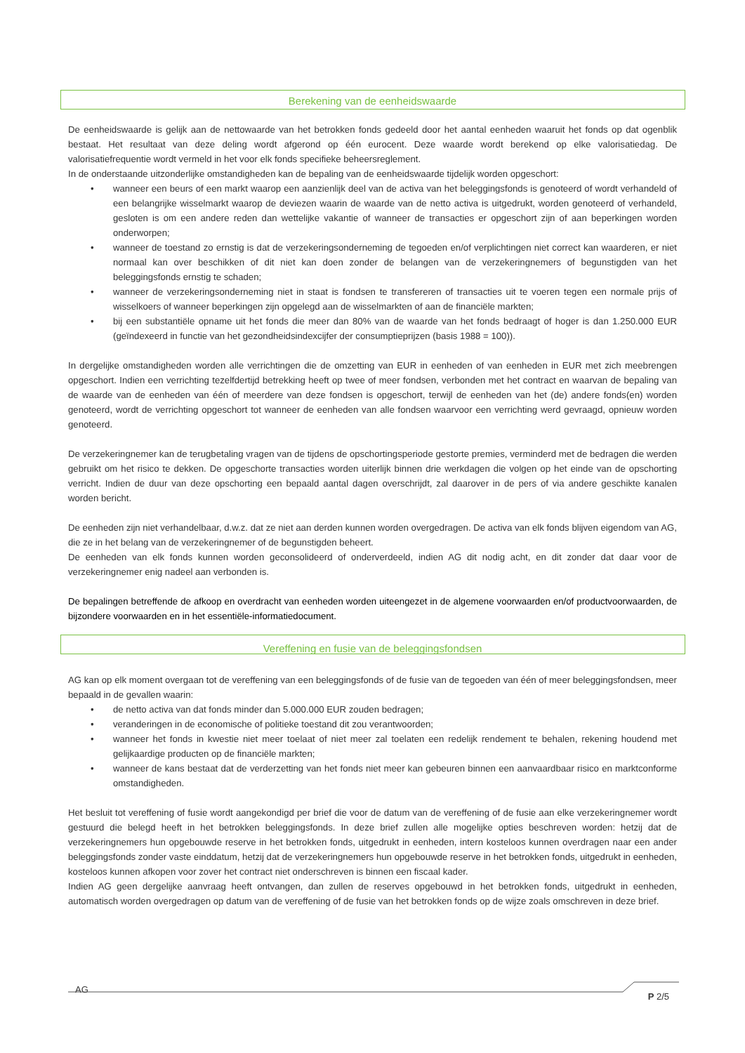Berekening van de eenheidswaarde
De eenheidswaarde is gelijk aan de nettowaarde van het betrokken fonds gedeeld door het aantal eenheden waaruit het fonds op dat ogenblik bestaat. Het resultaat van deze deling wordt afgerond op één eurocent. Deze waarde wordt berekend op elke valorisatiedag. De valorisatiefrequentie wordt vermeld in het voor elk fonds specifieke beheersreglement.
In de onderstaande uitzonderlijke omstandigheden kan de bepaling van de eenheidswaarde tijdelijk worden opgeschort:
• wanneer een beurs of een markt waarop een aanzienlijk deel van de activa van het beleggingsfonds is genoteerd of wordt verhandeld of een belangrijke wisselmarkt waarop de deviezen waarin de waarde van de netto activa is uitgedrukt, worden genoteerd of verhandeld, gesloten is om een andere reden dan wettelijke vakantie of wanneer de transacties er opgeschort zijn of aan beperkingen worden onderworpen;
• wanneer de toestand zo ernstig is dat de verzekeringsonderneming de tegoeden en/of verplichtingen niet correct kan waarderen, er niet normaal kan over beschikken of dit niet kan doen zonder de belangen van de verzekeringnemers of begunstigden van het beleggingsfonds ernstig te schaden;
• wanneer de verzekeringsonderneming niet in staat is fondsen te transfereren of transacties uit te voeren tegen een normale prijs of wisselkoers of wanneer beperkingen zijn opgelegd aan de wisselmarkten of aan de financiële markten;
• bij een substantiële opname uit het fonds die meer dan 80% van de waarde van het fonds bedraagt of hoger is dan 1.250.000 EUR (geïndexeerd in functie van het gezondheidsindexcijfer der consumptieprijzen (basis 1988 = 100)).
In dergelijke omstandigheden worden alle verrichtingen die de omzetting van EUR in eenheden of van eenheden in EUR met zich meebrengen opgeschort. Indien een verrichting tezelfdertijd betrekking heeft op twee of meer fondsen, verbonden met het contract en waarvan de bepaling van de waarde van de eenheden van één of meerdere van deze fondsen is opgeschort, terwijl de eenheden van het (de) andere fonds(en) worden genoteerd, wordt de verrichting opgeschort tot wanneer de eenheden van alle fondsen waarvoor een verrichting werd gevraagd, opnieuw worden genoteerd.
De verzekeringnemer kan de terugbetaling vragen van de tijdens de opschortingsperiode gestorte premies, verminderd met de bedragen die werden gebruikt om het risico te dekken. De opgeschorte transacties worden uiterlijk binnen drie werkdagen die volgen op het einde van de opschorting verricht. Indien de duur van deze opschorting een bepaald aantal dagen overschrijdt, zal daarover in de pers of via andere geschikte kanalen worden bericht.
De eenheden zijn niet verhandelbaar, d.w.z. dat ze niet aan derden kunnen worden overgedragen. De activa van elk fonds blijven eigendom van AG, die ze in het belang van de verzekeringnemer of de begunstigden beheert.
De eenheden van elk fonds kunnen worden geconsolideerd of onderverdeeld, indien AG dit nodig acht, en dit zonder dat daar voor de verzekeringnemer enig nadeel aan verbonden is.
De bepalingen betreffende de afkoop en overdracht van eenheden worden uiteengezet in de algemene voorwaarden en/of productvoorwaarden, de bijzondere voorwaarden en in het essentiële-informatiedocument.
Vereffening en fusie van de beleggingsfondsen
AG kan op elk moment overgaan tot de vereffening van een beleggingsfonds of de fusie van de tegoeden van één of meer beleggingsfondsen, meer bepaald in de gevallen waarin:
• de netto activa van dat fonds minder dan 5.000.000 EUR zouden bedragen;
• veranderingen in de economische of politieke toestand dit zou verantwoorden;
• wanneer het fonds in kwestie niet meer toelaat of niet meer zal toelaten een redelijk rendement te behalen, rekening houdend met gelijkaardige producten op de financiële markten;
• wanneer de kans bestaat dat de verderzetting van het fonds niet meer kan gebeuren binnen een aanvaardbaar risico en marktconforme omstandigheden.
Het besluit tot vereffening of fusie wordt aangekondigd per brief die voor de datum van de vereffening of de fusie aan elke verzekeringnemer wordt gestuurd die belegd heeft in het betrokken beleggingsfonds. In deze brief zullen alle mogelijke opties beschreven worden: hetzij dat de verzekeringnemers hun opgebouwde reserve in het betrokken fonds, uitgedrukt in eenheden, intern kosteloos kunnen overdragen naar een ander beleggingsfonds zonder vaste einddatum, hetzij dat de verzekeringnemers hun opgebouwde reserve in het betrokken fonds, uitgedrukt in eenheden, kosteloos kunnen afkopen voor zover het contract niet onderschreven is binnen een fiscaal kader.
Indien AG geen dergelijke aanvraag heeft ontvangen, dan zullen de reserves opgebouwd in het betrokken fonds, uitgedrukt in eenheden, automatisch worden overgedragen op datum van de vereffening of de fusie van het betrokken fonds op de wijze zoals omschreven in deze brief.
AG P 2/5